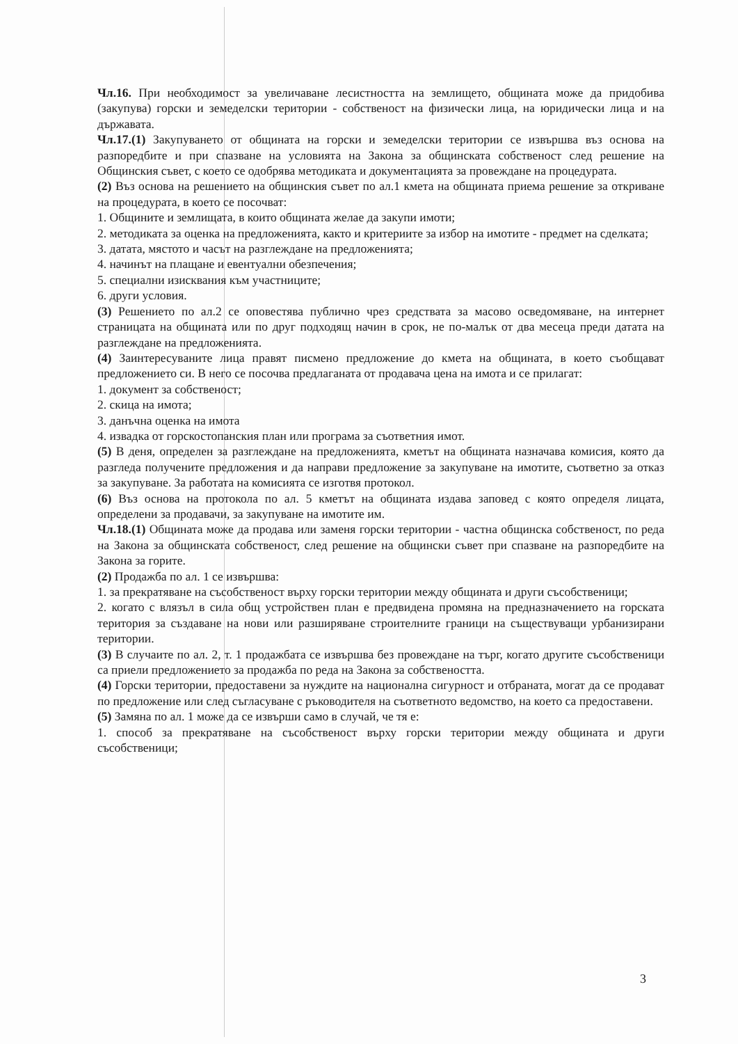Чл.16. При необходимост за увеличаване лесистността на землището, общината може да придобива (закупува) горски и земеделски територии - собственост на физически лица, на юридически лица и на държавата.
Чл.17.(1) Закупуването от общината на горски и земеделски територии се извършва въз основа на разпоредбите и при спазване на условията на Закона за общинската собственост след решение на Общинския съвет, с което се одобрява методиката и документацията за провеждане на процедурата.
(2) Въз основа на решението на общинския съвет по ал.1 кмета на общината приема решение за откриване на процедурата, в което се посочват:
1. Общините и землищата, в които общината желае да закупи имоти;
2. методиката за оценка на предложенията, както и критериите за избор на имотите - предмет на сделката;
3. датата, мястото и часът на разглеждане на предложенията;
4. начинът на плащане и евентуални обезпечения;
5. специални изисквания към участниците;
6. други условия.
(3) Решението по ал.2 се оповестява публично чрез средствата за масово осведомяване, на интернет страницата на общината или по друг подходящ начин в срок, не по-малък от два месеца преди датата на разглеждане на предложенията.
(4) Заинтересуваните лица правят писмено предложение до кмета на общината, в което съобщават предложението си. В него се посочва предлаганата от продавача цена на имота и се прилагат:
1. документ за собственост;
2. скица на имота;
3. данъчна оценка на имота
4. извадка от горскостопанския план или програма за съответния имот.
(5) В деня, определен за разглеждане на предложенията, кметът на общината назначава комисия, която да разгледа получените предложения и да направи предложение за закупуване на имотите, съответно за отказ за закупуване. За работата на комисията се изготвя протокол.
(6) Въз основа на протокола по ал. 5 кметът на общината издава заповед с която определя лицата, определени за продавачи, за закупуване на имотите им.
Чл.18.(1) Общината може да продава или заменя горски територии - частна общинска собственост, по реда на Закона за общинската собственост, след решение на общински съвет при спазване на разпоредбите на Закона за горите.
(2) Продажба по ал. 1 се извършва:
1. за прекратяване на съсобственост върху горски територии между общината и други съсобственици;
2. когато с влязъл в сила общ устройствен план е предвидена промяна на предназначението на горската територия за създаване на нови или разширяване строителните граници на съществуващи урбанизирани територии.
(3) В случаите по ал. 2, т. 1 продажбата се извършва без провеждане на търг, когато другите съсобственици са приели предложението за продажба по реда на Закона за собствеността.
(4) Горски територии, предоставени за нуждите на национална сигурност и отбраната, могат да се продават по предложение или след съгласуване с ръководителя на съответното ведомство, на което са предоставени.
(5) Замяна по ал. 1 може да се извърши само в случай, че тя е:
1. способ за прекратяване на съсобственост върху горски територии между общината и други съсобственици;
3